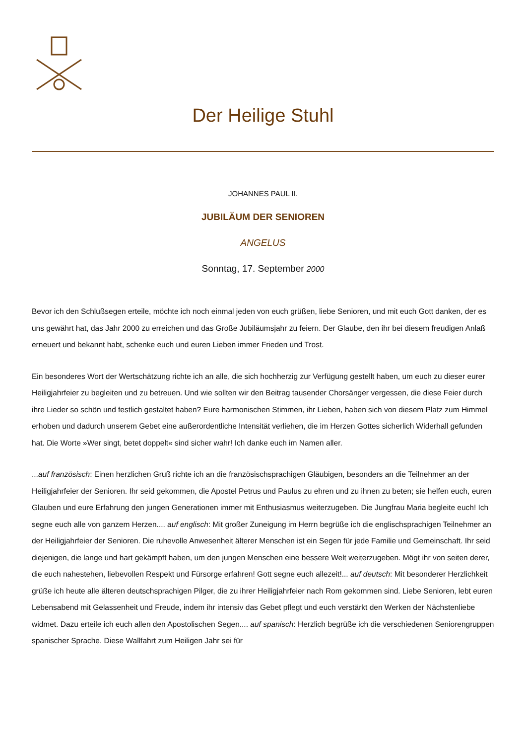Der Heilige Stuhl
JOHANNES PAUL II.
JUBILÄUM DER SENIOREN
ANGELUS
Sonntag, 17. September 2000
Bevor ich den Schlußsegen erteile, möchte ich noch einmal jeden von euch grüßen, liebe Senioren, und mit euch Gott danken, der es uns gewährt hat, das Jahr 2000 zu erreichen und das Große Jubiläumsjahr zu feiern. Der Glaube, den ihr bei diesem freudigen Anlaß erneuert und bekannt habt, schenke euch und euren Lieben immer Frieden und Trost.
Ein besonderes Wort der Wertschätzung richte ich an alle, die sich hochherzig zur Verfügung gestellt haben, um euch zu dieser eurer Heiligjahrfeier zu begleiten und zu betreuen. Und wie sollten wir den Beitrag tausender Chorsänger vergessen, die diese Feier durch ihre Lieder so schön und festlich gestaltet haben? Eure harmonischen Stimmen, ihr Lieben, haben sich von diesem Platz zum Himmel erhoben und dadurch unserem Gebet eine außerordentliche Intensität verliehen, die im Herzen Gottes sicherlich Widerhall gefunden hat. Die Worte »Wer singt, betet doppelt« sind sicher wahr! Ich danke euch im Namen aller.
...auf französisch: Einen herzlichen Gruß richte ich an die französischsprachigen Gläubigen, besonders an die Teilnehmer an der Heiligjahrfeier der Senioren. Ihr seid gekommen, die Apostel Petrus und Paulus zu ehren und zu ihnen zu beten; sie helfen euch, euren Glauben und eure Erfahrung den jungen Generationen immer mit Enthusiasmus weiterzugeben. Die Jungfrau Maria begleite euch! Ich segne euch alle von ganzem Herzen.... auf englisch: Mit großer Zuneigung im Herrn begrüße ich die englischsprachigen Teilnehmer an der Heiligjahrfeier der Senioren. Die ruhevolle Anwesenheit älterer Menschen ist ein Segen für jede Familie und Gemeinschaft. Ihr seid diejenigen, die lange und hart gekämpft haben, um den jungen Menschen eine bessere Welt weiterzugeben. Mögt ihr von seiten derer, die euch nahestehen, liebevollen Respekt und Fürsorge erfahren! Gott segne euch allezeit!... auf deutsch: Mit besonderer Herzlichkeit grüße ich heute alle älteren deutschsprachigen Pilger, die zu ihrer Heiligjahrfeier nach Rom gekommen sind. Liebe Senioren, lebt euren Lebensabend mit Gelassenheit und Freude, indem ihr intensiv das Gebet pflegt und euch verstärkt den Werken der Nächstenliebe widmet. Dazu erteile ich euch allen den Apostolischen Segen.... auf spanisch: Herzlich begrüße ich die verschiedenen Seniorengruppen spanischer Sprache. Diese Wallfahrt zum Heiligen Jahr sei für